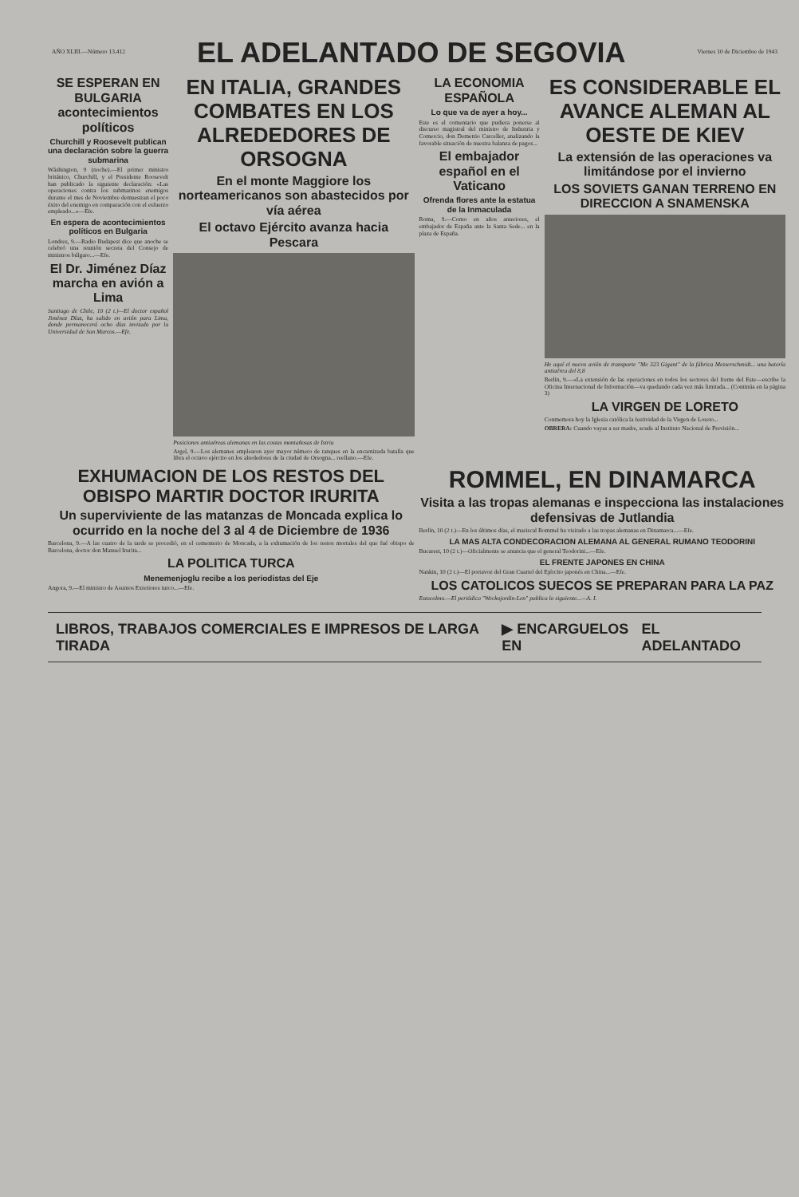AÑO XLIII.—Número 13.412 EL ADELANTADO DE SEGOVIA Viernes 10 de Diciembre de 1943
SE ESPERAN EN BULGARIA acontecimientos políticos
Churchill y Roosevelt publican una declaración sobre la guerra submarina
Wáshington, 9 (noche).—El primer ministro británico, Churchill, y el Presidente Roosevelt han publicado la siguiente declaración: «Las operaciones contra los submarinos enemigos durante el mes de Noviembre demuestran el poco éxito del enemigo en comparación con el esfuerzo empleado...»—Efe.
En espera de acontecimientos políticos en Bulgaria
Londres, 9.—Radio Budapest dice que anoche se celebró una reunión secreta del Consejo de ministros búlgaro...—Efe.
El Dr. Jiménez Díaz marcha en avión a Lima
Santiago de Chile, 10 (2 t.)—El doctor español Jiménez Díaz, ha salido en avión para Lima, donde permanecerá ocho días invitado por la Universidad de San Marcos.—Efe.
EN ITALIA, GRANDES COMBATES EN LOS ALREDEDORES DE ORSOGNA
En el monte Maggiore los norteamericanos son abastecidos por vía aérea
El octavo Ejército avanza hacia Pescara
Posiciones antiaéreas alemanas en las costas montañosas de Istria
Argel, 9.—Los alemanes emplearon ayer mayor número de tanques en la encarnizada batalla que libra el octavo ejército en los alrededores de la ciudad de Orsogna... reellano.—Efe.
LA ECONOMIA ESPAÑOLA
Lo que va de ayer a hoy...
Este es el comentario que pudiera ponerse al discurso magistral del ministro de Industria y Comercio, don Demetrio Carceller, analizando la favorable situación de nuestra balanza de pagos...
El embajador español en el Vaticano
Ofrenda flores ante la estatua de la Inmaculada
Roma, 9.—Como en años anteriores, el embajador de España ante la Santa Sede... en la plaza de España.
ES CONSIDERABLE EL AVANCE ALEMAN AL OESTE DE KIEV
La extensión de las operaciones va limitándose por el invierno
LOS SOVIETS GANAN TERRENO EN DIRECCION A SNAMENSKA
He aquí el nuevo avión de transporte "Me 323 Gigant" de la fábrica Messerschmidt... una batería antiaérea del 8,8
Berlín, 9.—«La extensión de las operaciones en todos los sectores del frente del Este—escribe la Oficina Internacional de Información—va quedando cada vez más limitada... (Continúa en la página 3)
LA VIRGEN DE LORETO
Conmemora hoy la Iglesia católica la festividad de la Virgen de Loreto...
OBRERA: Cuando vayas a ser madre, acude al Instituto Nacional de Previsión...
EXHUMACION DE LOS RESTOS DEL OBISPO MARTIR DOCTOR IRURITA
Un superviviente de las matanzas de Moncada explica lo ocurrido en la noche del 3 al 4 de Diciembre de 1936
Barcelona, 9.—A las cuatro de la tarde se procedió, en el cementerio de Moncada, a la exhumación de los restos mortales del que fué obispo de Barcelona, doctor don Manuel Irurita...
LA POLITICA TURCA
Menemenjoglu recibe a los periodistas del Eje
Angora, 9.—El ministro de Asuntos Exteriores turco...—Efe.
ROMMEL, EN DINAMARCA
Visita a las tropas alemanas e inspecciona las instalaciones defensivas de Jutlandia
Berlín, 10 (2 t.)—En los últimos días, el mariscal Rommel ha visitado a las tropas alemanas en Dinamarca...—Efe.
LA MAS ALTA CONDECORACION ALEMANA AL GENERAL RUMANO TEODORINI
Bucarest, 10 (2 t.)—Oficialmente se anuncia que el general Teodorini...—Efe.
EL FRENTE JAPONES EN CHINA
Nankin, 10 (2 t.)—El portavoz del Gran Cuartel del Ejército japonés en China...—Efe.
LOS CATOLICOS SUECOS SE PREPARAN PARA LA PAZ
Estocolmo.—El periódico "Weckojordin-Len" publica lo siguiente...—A. I.
LIBROS, TRABAJOS COMERCIALES E IMPRESOS DE LARGA TIRADA ▶ ENCARGUELOS EN EL ADELANTADO